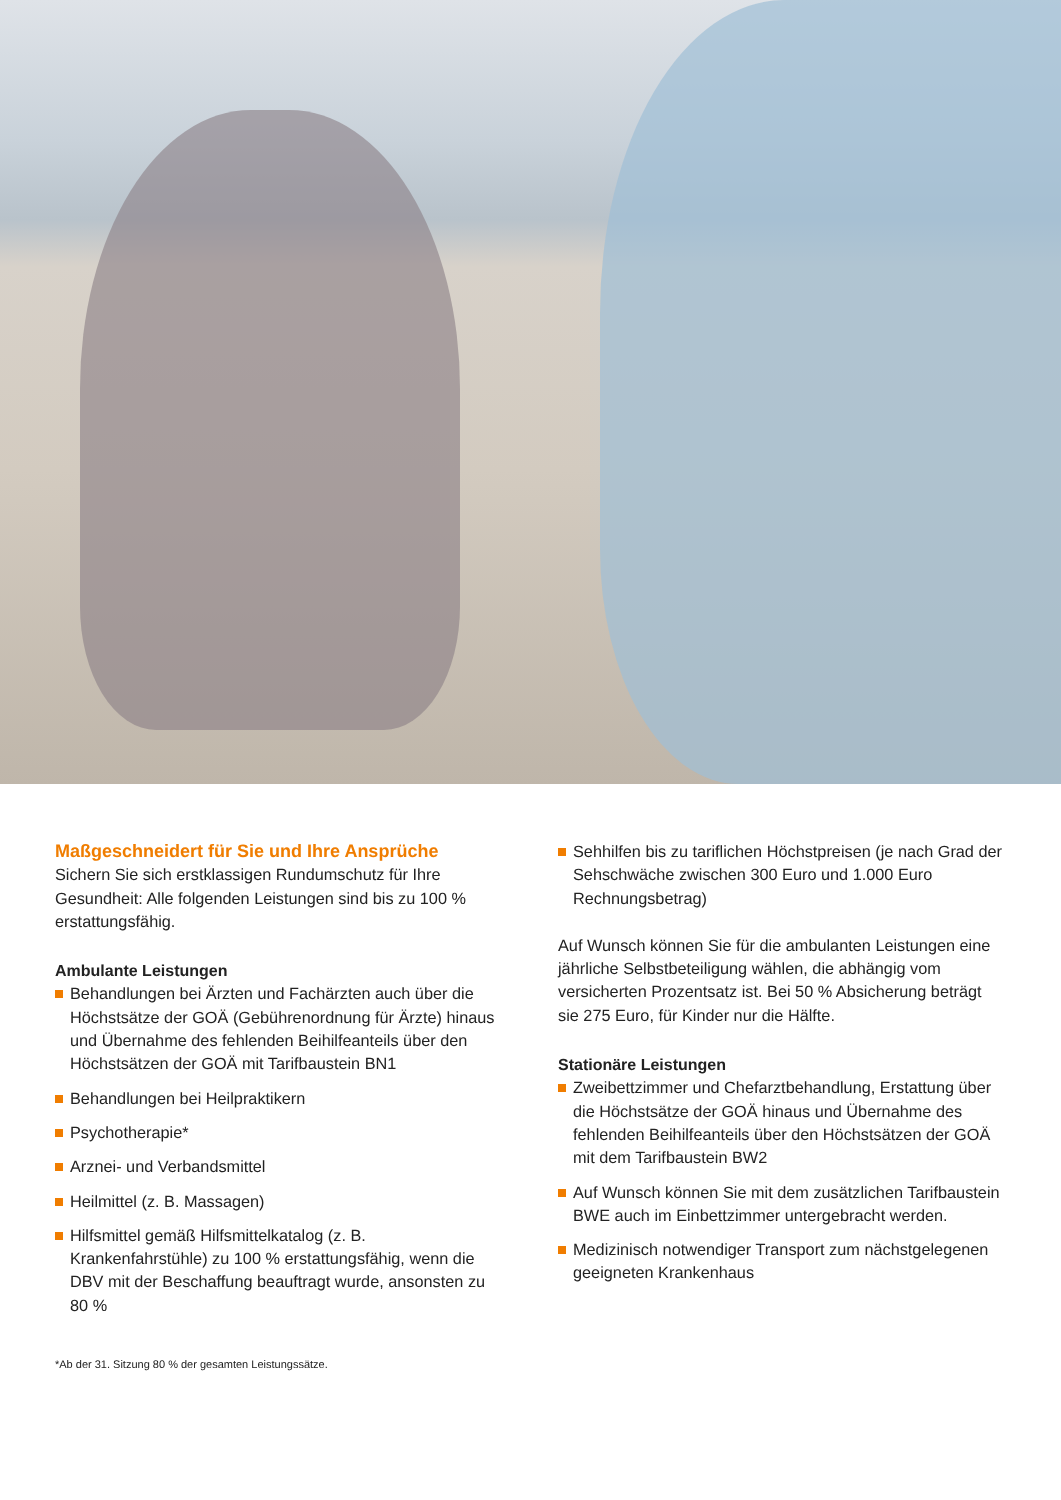Maßgeschneidert für Sie und Ihre Ansprüche
Sichern Sie sich erstklassigen Rundumschutz für Ihre Gesundheit: Alle folgenden Leistungen sind bis zu 100 % erstattungsfähig.
Ambulante Leistungen
Behandlungen bei Ärzten und Fachärzten auch über die Höchstsätze der GOÄ (Gebührenordnung für Ärzte) hinaus und Übernahme des fehlenden Beihilfeanteils über den Höchstsätzen der GOÄ mit Tarifbaustein BN1
Behandlungen bei Heilpraktikern
Psychotherapie*
Arznei- und Verbandsmittel
Heilmittel (z. B. Massagen)
Hilfsmittel gemäß Hilfsmittelkatalog (z. B. Krankenfahrstühle) zu 100 % erstattungsfähig, wenn die DBV mit der Beschaffung beauftragt wurde, ansonsten zu 80 %
Sehhilfen bis zu tariflichen Höchstpreisen (je nach Grad der Sehschwäche zwischen 300 Euro und 1.000 Euro Rechnungsbetrag)
Auf Wunsch können Sie für die ambulanten Leistungen eine jährliche Selbstbeteiligung wählen, die abhängig vom versicherten Prozentsatz ist. Bei 50 % Absicherung beträgt sie 275 Euro, für Kinder nur die Hälfte.
Stationäre Leistungen
Zweibettzimmer und Chefarztbehandlung, Erstattung über die Höchstsätze der GOÄ hinaus und Übernahme des fehlenden Beihilfeanteils über den Höchstsätzen der GOÄ mit dem Tarifbaustein BW2
Auf Wunsch können Sie mit dem zusätzlichen Tarifbaustein BWE auch im Einbettzimmer untergebracht werden.
Medizinisch notwendiger Transport zum nächstgelegenen geeigneten Krankenhaus
*Ab der 31. Sitzung 80 % der gesamten Leistungssätze.